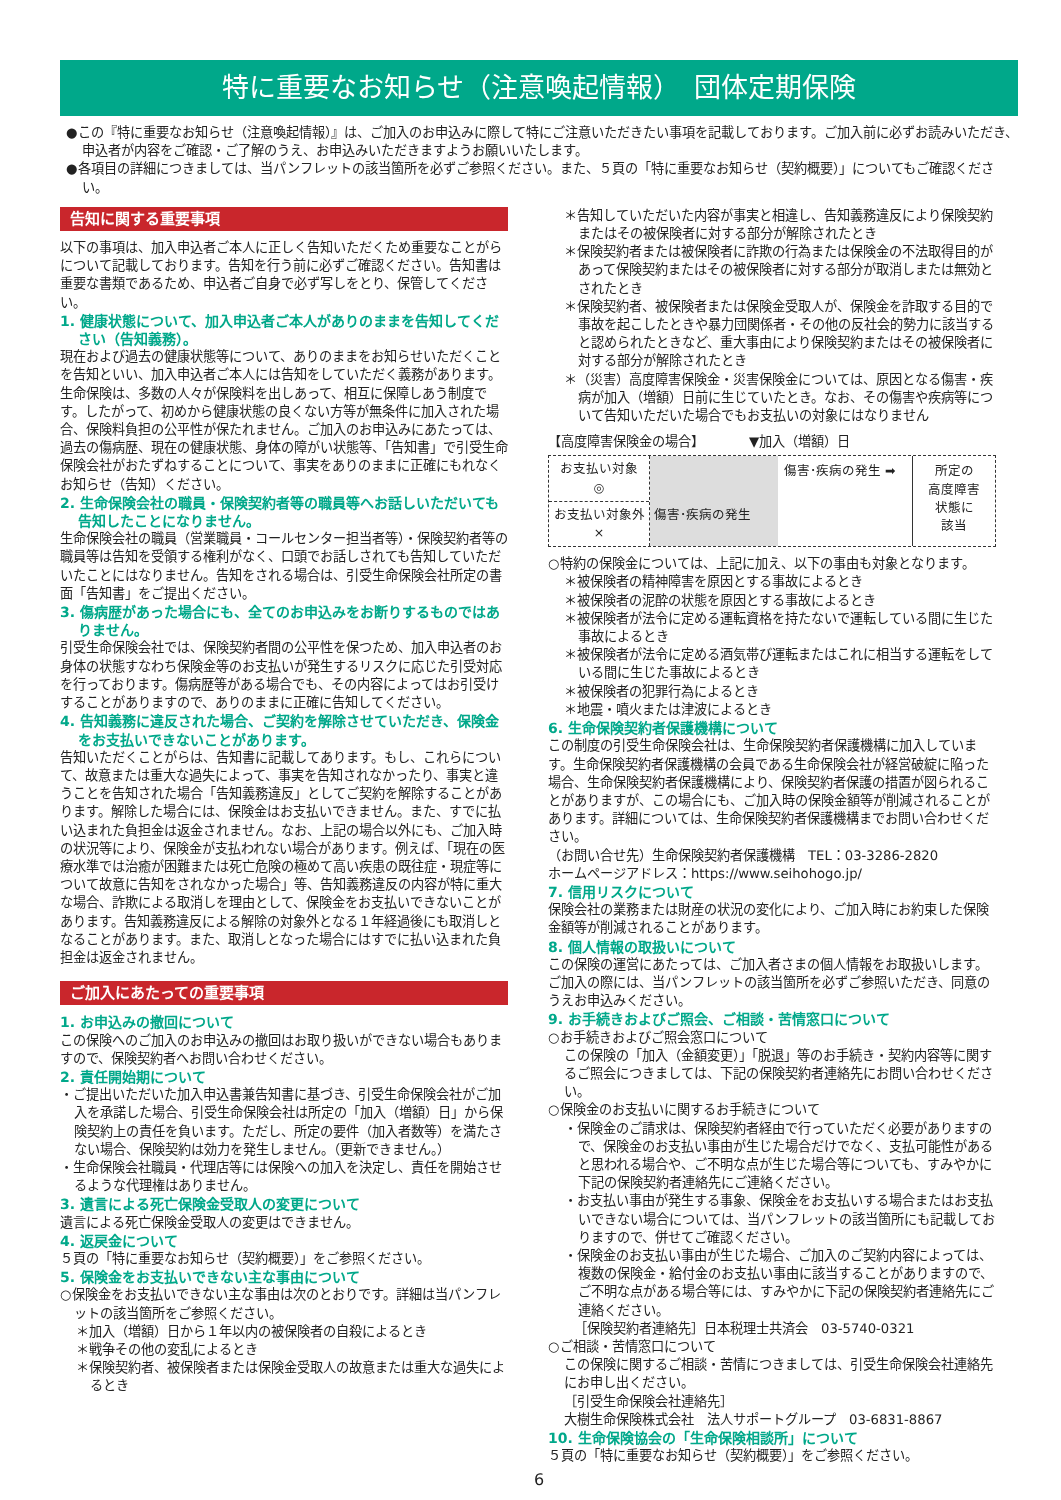特に重要なお知らせ（注意喚起情報）　団体定期保険
●この『特に重要なお知らせ（注意喚起情報）』は、ご加入のお申込みに際して特にご注意いただきたい事項を記載しております。ご加入前に必ずお読みいただき、申込者が内容をご確認・ご了解のうえ、お申込みいただきますようお願いいたします。
●各項目の詳細につきましては、当パンフレットの該当箇所を必ずご参照ください。また、５頁の「特に重要なお知らせ（契約概要）」についてもご確認ください。
告知に関する重要事項
以下の事項は、加入申込者ご本人に正しく告知いただくため重要なことがらについて記載しております。告知を行う前に必ずご確認ください。告知書は重要な書類であるため、申込者ご自身で必ず写しをとり、保管してください。
1. 健康状態について、加入申込者ご本人がありのままを告知してください（告知義務）。
現在および過去の健康状態等について、ありのままをお知らせいただくことを告知といい、加入申込者ご本人には告知をしていただく義務があります。生命保険は、多数の人々が保険料を出しあって、相互に保障しあう制度です。したがって、初めから健康状態の良くない方等が無条件に加入された場合、保険料負担の公平性が保たれません。ご加入のお申込みにあたっては、過去の傷病歴、現在の健康状態、身体の障がい状態等、「告知書」で引受生命保険会社がおたずねすることについて、事実をありのままに正確にもれなくお知らせ（告知）ください。
2. 生命保険会社の職員・保険契約者等の職員等へお話しいただいても告知したことになりません。
生命保険会社の職員（営業職員・コールセンター担当者等）・保険契約者等の職員等は告知を受領する権利がなく、口頭でお話しされても告知していただいたことにはなりません。告知をされる場合は、引受生命保険会社所定の書面「告知書」をご提出ください。
3. 傷病歴があった場合にも、全てのお申込みをお断りするものではありません。
引受生命保険会社では、保険契約者間の公平性を保つため、加入申込者のお身体の状態すなわち保険金等のお支払いが発生するリスクに応じた引受対応を行っております。傷病歴等がある場合でも、その内容によってはお引受けすることがありますので、ありのままに正確に告知してください。
4. 告知義務に違反された場合、ご契約を解除させていただき、保険金をお支払いできないことがあります。
告知いただくことがらは、告知書に記載してあります。もし、これらについて、故意または重大な過失によって、事実を告知されなかったり、事実と違うことを告知された場合「告知義務違反」としてご契約を解除することがあります。解除した場合には、保険金はお支払いできません。また、すでに払い込まれた負担金は返金されません。なお、上記の場合以外にも、ご加入時の状況等により、保険金が支払われない場合があります。例えば、「現在の医療水準では治癒が困難または死亡危険の極めて高い疾患の既往症・現症等について故意に告知をされなかった場合」等、告知義務違反の内容が特に重大な場合、詐欺による取消しを理由として、保険金をお支払いできないことがあります。告知義務違反による解除の対象外となる１年経過後にも取消しとなることがあります。また、取消しとなった場合にはすでに払い込まれた負担金は返金されません。
ご加入にあたっての重要事項
1. お申込みの撤回について
この保険へのご加入のお申込みの撤回はお取り扱いができない場合もありますので、保険契約者へお問い合わせください。
2. 責任開始期について
・ご提出いただいた加入申込書兼告知書に基づき、引受生命保険会社がご加入を承諾した場合、引受生命保険会社は所定の「加入（増額）日」から保険契約上の責任を負います。ただし、所定の要件（加入者数等）を満たさない場合、保険契約は効力を発生しません。（更新できません。）
・生命保険会社職員・代理店等には保険への加入を決定し、責任を開始させるような代理権はありません。
3. 遺言による死亡保険金受取人の変更について
遺言による死亡保険金受取人の変更はできません。
4. 返戻金について
５頁の「特に重要なお知らせ（契約概要）」をご参照ください。
5. 保険金をお支払いできない主な事由について
○保険金をお支払いできない主な事由は次のとおりです。詳細は当パンフレットの該当箇所をご参照ください。
＊加入（増額）日から１年以内の被保険者の自殺によるとき
＊戦争その他の変乱によるとき
＊保険契約者、被保険者または保険金受取人の故意または重大な過失によるとき
＊告知していただいた内容が事実と相違し、告知義務違反により保険契約またはその被保険者に対する部分が解除されたとき
＊保険契約者または被保険者に詐欺の行為または保険金の不法取得目的があって保険契約またはその被保険者に対する部分が取消しまたは無効とされたとき
＊保険契約者、被保険者または保険金受取人が、保険金を詐取する目的で事故を起こしたときや暴力団関係者・その他の反社会的勢力に該当すると認められたときなど、重大事由により保険契約またはその被保険者に対する部分が解除されたとき
＊（災害）高度障害保険金・災害保険金については、原因となる傷害・疾病が加入（増額）日前に生じていたとき。なお、その傷害や疾病等について告知いただいた場合でもお支払いの対象にはなりません
【高度障害保険金の場合】　　　　▼加入（増額）日
お支払い対象
◎
お支払い対象外
×
傷害･疾病の発生
傷害･疾病の発生 ➡ 所定の
高度障害
状態に
該当
○特約の保険金については、上記に加え、以下の事由も対象となります。
＊被保険者の精神障害を原因とする事故によるとき
＊被保険者の泥酔の状態を原因とする事故によるとき
＊被保険者が法令に定める運転資格を持たないで運転している間に生じた事故によるとき
＊被保険者が法令に定める酒気帯び運転またはこれに相当する運転をしている間に生じた事故によるとき
＊被保険者の犯罪行為によるとき
＊地震・噴火または津波によるとき
6. 生命保険契約者保護機構について
この制度の引受生命保険会社は、生命保険契約者保護機構に加入しています。生命保険契約者保護機構の会員である生命保険会社が経営破綻に陥った場合、生命保険契約者保護機構により、保険契約者保護の措置が図られることがありますが、この場合にも、ご加入時の保険金額等が削減されることがあります。詳細については、生命保険契約者保護機構までお問い合わせください。
（お問い合せ先）生命保険契約者保護機構　TEL：03-3286-2820
ホームページアドレス：https://www.seihohogo.jp/
7. 信用リスクについて
保険会社の業務または財産の状況の変化により、ご加入時にお約束した保険金額等が削減されることがあります。
8. 個人情報の取扱いについて
この保険の運営にあたっては、ご加入者さまの個人情報をお取扱いします。ご加入の際には、当パンフレットの該当箇所を必ずご参照いただき、同意のうえお申込みください。
9. お手続きおよびご照会、ご相談・苦情窓口について
○お手続きおよびご照会窓口について
この保険の「加入（金額変更）」「脱退」等のお手続き・契約内容等に関するご照会につきましては、下記の保険契約者連絡先にお問い合わせください。
○保険金のお支払いに関するお手続きについて
・保険金のご請求は、保険契約者経由で行っていただく必要がありますので、保険金のお支払い事由が生じた場合だけでなく、支払可能性があると思われる場合や、ご不明な点が生じた場合等についても、すみやかに下記の保険契約者連絡先にご連絡ください。
・お支払い事由が発生する事象、保険金をお支払いする場合またはお支払いできない場合については、当パンフレットの該当箇所にも記載しておりますので、併せてご確認ください。
・保険金のお支払い事由が生じた場合、ご加入のご契約内容によっては、複数の保険金・給付金のお支払い事由に該当することがありますので、ご不明な点がある場合等には、すみやかに下記の保険契約者連絡先にご連絡ください。
［保険契約者連絡先］日本税理士共済会　03-5740-0321
○ご相談・苦情窓口について
この保険に関するご相談・苦情につきましては、引受生命保険会社連絡先にお申し出ください。
［引受生命保険会社連絡先］
大樹生命保険株式会社　法人サポートグループ　03-6831-8867
10. 生命保険協会の「生命保険相談所」について
５頁の「特に重要なお知らせ（契約概要）」をご参照ください。
6